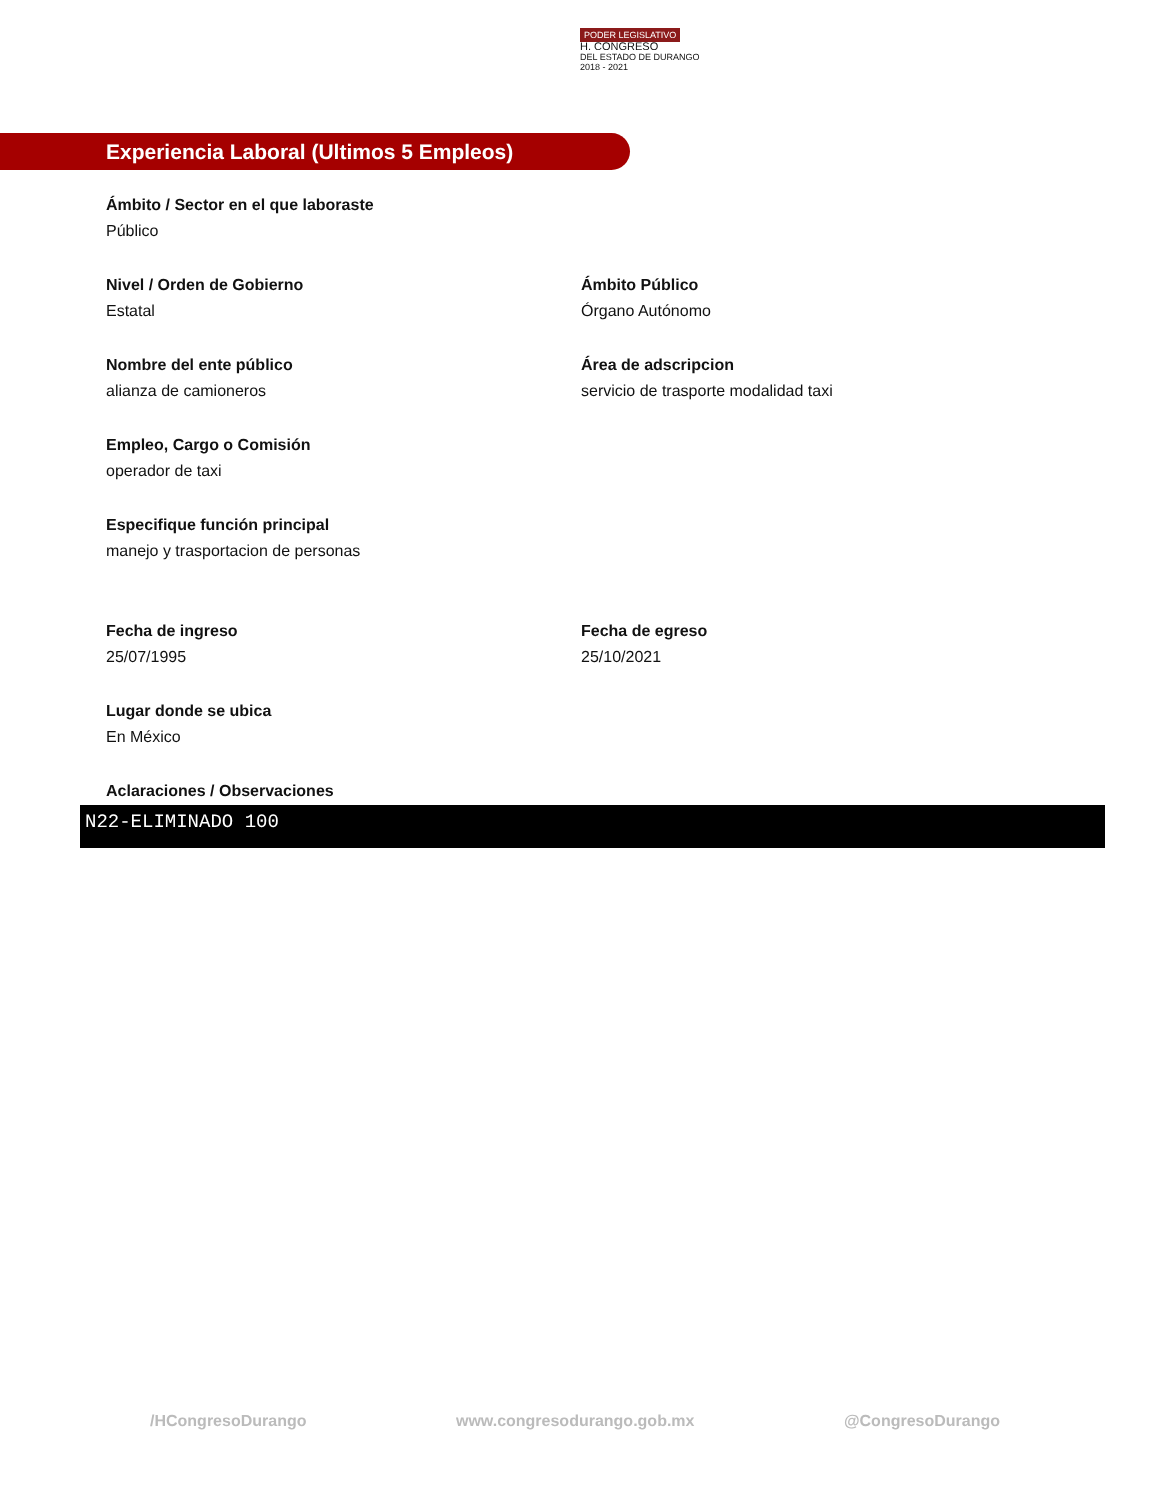PODER LEGISLATIVO
H. CONGRESO
DEL ESTADO DE DURANGO
2018 - 2021
Experiencia Laboral (Ultimos 5 Empleos)
Ámbito / Sector en el que laboraste
Público
Nivel / Orden de Gobierno
Estatal
Ámbito Público
Órgano Autónomo
Nombre del ente público
alianza de camioneros
Área de adscripcion
servicio de trasporte modalidad taxi
Empleo, Cargo o Comisión
operador de taxi
Especifique función principal
manejo y trasportacion de personas
Fecha de ingreso
25/07/1995
Fecha de egreso
25/10/2021
Lugar donde se ubica
En México
Aclaraciones / Observaciones
N22-ELIMINADO 100
/HCongresoDurango www.congresodurango.gob.mx @CongresoDurango